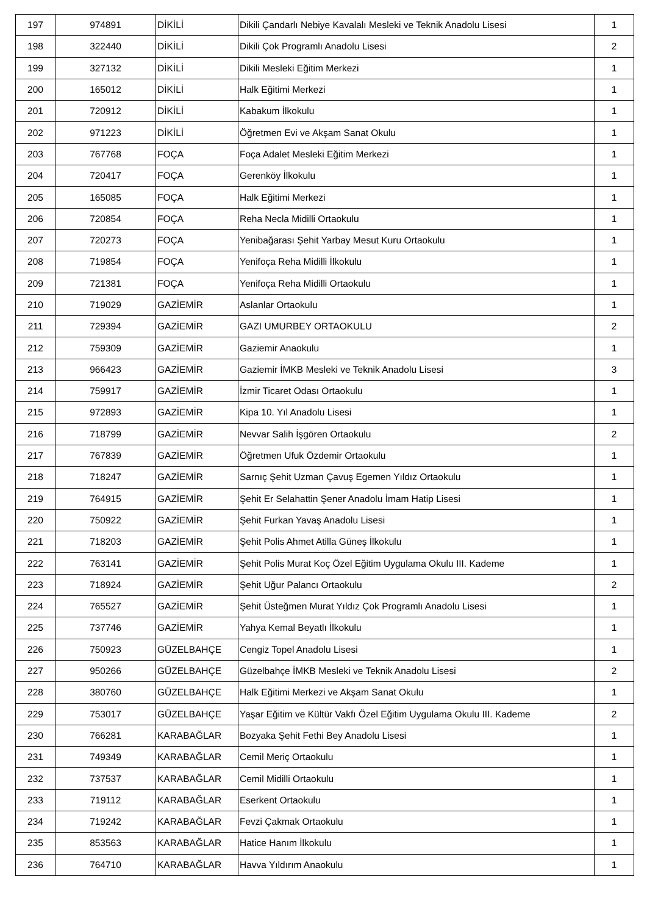| 197 | 974891 | DİKİLİ | Dikili Çandarlı Nebiye Kavalalı Mesleki ve Teknik Anadolu Lisesi | 1 |
| 198 | 322440 | DİKİLİ | Dikili Çok Programlı Anadolu Lisesi | 2 |
| 199 | 327132 | DİKİLİ | Dikili Mesleki Eğitim Merkezi | 1 |
| 200 | 165012 | DİKİLİ | Halk Eğitimi Merkezi | 1 |
| 201 | 720912 | DİKİLİ | Kabakum İlkokulu | 1 |
| 202 | 971223 | DİKİLİ | Öğretmen Evi ve Akşam Sanat Okulu | 1 |
| 203 | 767768 | FOÇA | Foça Adalet Mesleki Eğitim Merkezi | 1 |
| 204 | 720417 | FOÇA | Gerenköy İlkokulu | 1 |
| 205 | 165085 | FOÇA | Halk Eğitimi Merkezi | 1 |
| 206 | 720854 | FOÇA | Reha Necla Midilli Ortaokulu | 1 |
| 207 | 720273 | FOÇA | Yenibağarası Şehit Yarbay Mesut Kuru Ortaokulu | 1 |
| 208 | 719854 | FOÇA | Yenifoça Reha Midilli İlkokulu | 1 |
| 209 | 721381 | FOÇA | Yenifoça Reha Midilli Ortaokulu | 1 |
| 210 | 719029 | GAZİEMİR | Aslanlar Ortaokulu | 1 |
| 211 | 729394 | GAZİEMİR | GAZI UMURBEY ORTAOKULU | 2 |
| 212 | 759309 | GAZİEMİR | Gaziemir Anaokulu | 1 |
| 213 | 966423 | GAZİEMİR | Gaziemir İMKB Mesleki ve Teknik Anadolu Lisesi | 3 |
| 214 | 759917 | GAZİEMİR | İzmir Ticaret Odası Ortaokulu | 1 |
| 215 | 972893 | GAZİEMİR | Kipa 10. Yıl Anadolu Lisesi | 1 |
| 216 | 718799 | GAZİEMİR | Nevvar Salih İşgören Ortaokulu | 2 |
| 217 | 767839 | GAZİEMİR | Öğretmen Ufuk Özdemir Ortaokulu | 1 |
| 218 | 718247 | GAZİEMİR | Sarnıç Şehit Uzman Çavuş Egemen Yıldız Ortaokulu | 1 |
| 219 | 764915 | GAZİEMİR | Şehit Er Selahattin Şener Anadolu İmam Hatip Lisesi | 1 |
| 220 | 750922 | GAZİEMİR | Şehit Furkan Yavaş Anadolu Lisesi | 1 |
| 221 | 718203 | GAZİEMİR | Şehit Polis Ahmet Atilla Güneş İlkokulu | 1 |
| 222 | 763141 | GAZİEMİR | Şehit Polis Murat Koç Özel Eğitim Uygulama Okulu III. Kademe | 1 |
| 223 | 718924 | GAZİEMİR | Şehit Uğur Palancı Ortaokulu | 2 |
| 224 | 765527 | GAZİEMİR | Şehit Üsteğmen Murat Yıldız Çok Programlı Anadolu Lisesi | 1 |
| 225 | 737746 | GAZİEMİR | Yahya Kemal Beyatlı İlkokulu | 1 |
| 226 | 750923 | GÜZELBAHÇE | Cengiz Topel Anadolu Lisesi | 1 |
| 227 | 950266 | GÜZELBAHÇE | Güzelbahçe İMKB Mesleki ve Teknik Anadolu Lisesi | 2 |
| 228 | 380760 | GÜZELBAHÇE | Halk Eğitimi Merkezi ve Akşam Sanat Okulu | 1 |
| 229 | 753017 | GÜZELBAHÇE | Yaşar Eğitim ve Kültür Vakfı Özel Eğitim Uygulama Okulu III. Kademe | 2 |
| 230 | 766281 | KARABAĞLAR | Bozyaka Şehit Fethi Bey Anadolu Lisesi | 1 |
| 231 | 749349 | KARABAĞLAR | Cemil Meriç Ortaokulu | 1 |
| 232 | 737537 | KARABAĞLAR | Cemil Midilli Ortaokulu | 1 |
| 233 | 719112 | KARABAĞLAR | Eserkent Ortaokulu | 1 |
| 234 | 719242 | KARABAĞLAR | Fevzi Çakmak Ortaokulu | 1 |
| 235 | 853563 | KARABAĞLAR | Hatice Hanım İlkokulu | 1 |
| 236 | 764710 | KARABAĞLAR | Havva Yıldırım Anaokulu | 1 |